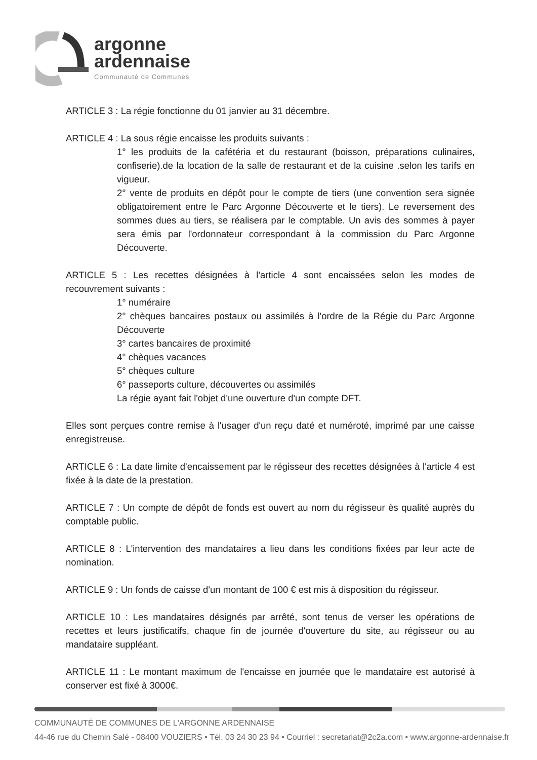argonne
ardennaise
Communauté de Communes
ARTICLE 3 : La régie fonctionne du 01 janvier au 31 décembre.
ARTICLE 4 : La sous régie encaisse les produits suivants :
1° les produits de la cafétéria et du restaurant (boisson, préparations culinaires, confiserie).de la location de la salle de restaurant et de la cuisine .selon les tarifs en vigueur.
2° vente de produits en dépôt pour le compte de tiers (une convention sera signée obligatoirement entre le Parc Argonne Découverte et le tiers). Le reversement des sommes dues au tiers, se réalisera par le comptable. Un avis des sommes à payer sera émis par l'ordonnateur correspondant à la commission du Parc Argonne Découverte.
ARTICLE 5 : Les recettes désignées à l'article 4 sont encaissées selon les modes de recouvrement suivants :
1° numéraire
2° chèques bancaires postaux ou assimilés à l'ordre de la Régie du Parc Argonne Découverte
3° cartes bancaires de proximité
4° chèques vacances
5° chèques culture
6° passeports culture, découvertes ou assimilés
La régie ayant fait l'objet d'une ouverture d'un compte DFT.
Elles sont perçues contre remise à l'usager d'un reçu daté et numéroté, imprimé par une caisse enregistreuse.
ARTICLE 6 : La date limite d'encaissement par le régisseur des recettes désignées à l'article 4 est fixée à la date de la prestation.
ARTICLE 7 : Un compte de dépôt de fonds est ouvert au nom du régisseur ès qualité auprès du comptable public.
ARTICLE 8 : L'intervention des mandataires a lieu dans les conditions fixées par leur acte de nomination.
ARTICLE 9 : Un fonds de caisse d'un montant de 100 € est mis à disposition du régisseur.
ARTICLE 10 : Les mandataires désignés par arrêté, sont tenus de verser les opérations de recettes et leurs justificatifs, chaque fin de journée d'ouverture du site, au régisseur ou au mandataire suppléant.
ARTICLE 11 : Le montant maximum de l'encaisse en journée que le mandataire est autorisé à conserver est fixé à 3000€.
COMMUNAUTÉ DE COMMUNES DE L'ARGONNE ARDENNAISE
44-46 rue du Chemin Salé - 08400 VOUZIERS • Tél. 03 24 30 23 94 • Courriel : secretariat@2c2a.com • www.argonne-ardennaise.fr